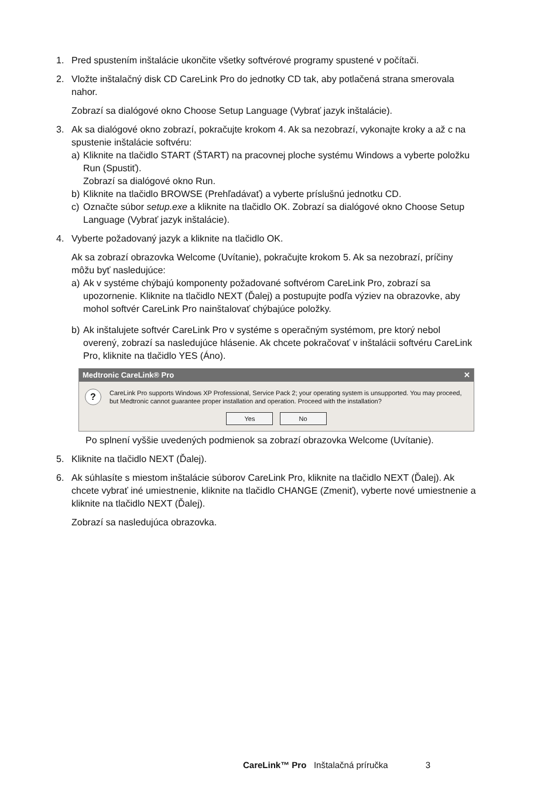1. Pred spustením inštalácie ukončite všetky softvérové programy spustené v počítači.
2. Vložte inštalačný disk CD CareLink Pro do jednotky CD tak, aby potlačená strana smerovala nahor.
Zobrazí sa dialógové okno Choose Setup Language (Vybrať jazyk inštalácie).
3. Ak sa dialógové okno zobrazí, pokračujte krokom 4. Ak sa nezobrazí, vykonajte kroky a až c na spustenie inštalácie softvéru:
a) Kliknite na tlačidlo START (ŠTART) na pracovnej ploche systému Windows a vyberte položku Run (Spustiť).
Zobrazí sa dialógové okno Run.
b) Kliknite na tlačidlo BROWSE (Prehľadávať) a vyberte príslušnú jednotku CD.
c) Označte súbor setup.exe a kliknite na tlačidlo OK. Zobrazí sa dialógové okno Choose Setup Language (Vybrať jazyk inštalácie).
4. Vyberte požadovaný jazyk a kliknite na tlačidlo OK.
Ak sa zobrazí obrazovka Welcome (Uvítanie), pokračujte krokom 5. Ak sa nezobrazí, príčiny môžu byť nasledujúce:
a) Ak v systéme chýbajú komponenty požadované softvérom CareLink Pro, zobrazí sa upozornenie. Kliknite na tlačidlo NEXT (Ďalej) a postupujte podľa výziev na obrazovke, aby mohol softvér CareLink Pro nainštalovať chýbajúce položky.
b) Ak inštalujete softvér CareLink Pro v systéme s operačným systémom, pre ktorý nebol overený, zobrazí sa nasledujúce hlásenie. Ak chcete pokračovať v inštalácii softvéru CareLink Pro, kliknite na tlačidlo YES (Áno).
Medtronic CareLink® Pro ✕
?
CareLink Pro supports Windows XP Professional, Service Pack 2; your operating system is unsupported. You may proceed, but Medtronic cannot guarantee proper installation and operation. Proceed with the installation?
Yes No
Po splnení vyššie uvedených podmienok sa zobrazí obrazovka Welcome (Uvítanie).
5. Kliknite na tlačidlo NEXT (Ďalej).
6. Ak súhlasíte s miestom inštalácie súborov CareLink Pro, kliknite na tlačidlo NEXT (Ďalej). Ak chcete vybrať iné umiestnenie, kliknite na tlačidlo CHANGE (Zmeniť), vyberte nové umiestnenie a kliknite na tlačidlo NEXT (Ďalej).
Zobrazí sa nasledujúca obrazovka.
CareLink™ Pro Inštalačná príručka 3